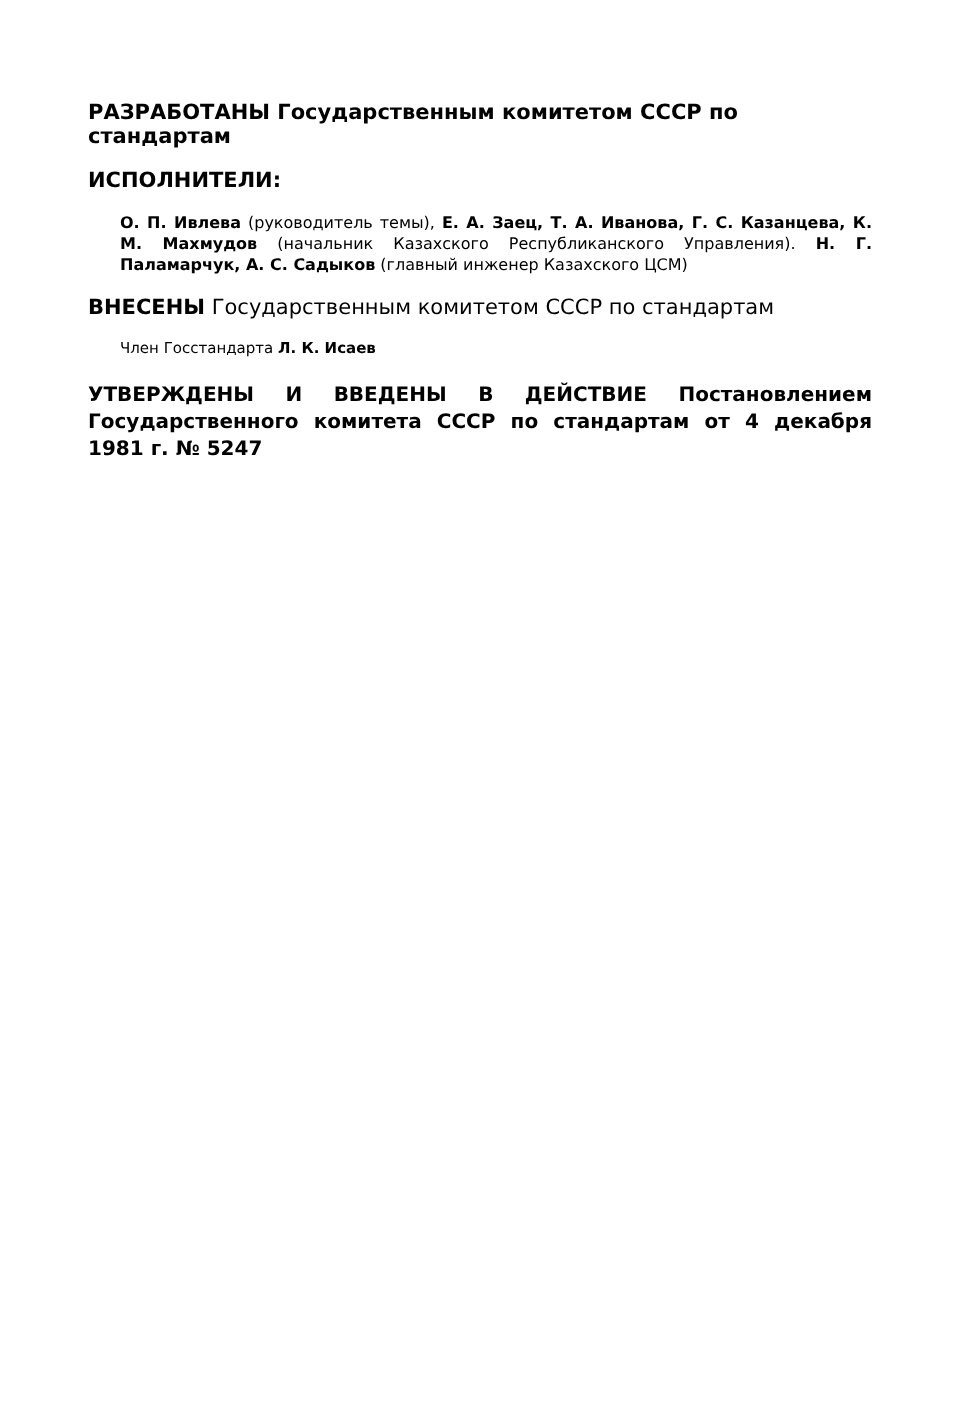РАЗРАБОТАНЫ Государственным комитетом СССР по стандартам
ИСПОЛНИТЕЛИ:
О. П. Ивлева (руководитель темы), Е. А. Заец, Т. А. Иванова, Г. С. Казанцева, К. М. Махмудов (начальник Казахского Республиканского Управления). Н. Г. Паламарчук, А. С. Садыков (главный инженер Казахского ЦСМ)
ВНЕСЕНЫ Государственным комитетом СССР по стандартам
Член Госстандарта Л. К. Исаев
УТВЕРЖДЕНЫ И ВВЕДЕНЫ В ДЕЙСТВИЕ Постановлением Государственного комитета СССР по стандартам от 4 декабря 1981 г. № 5247